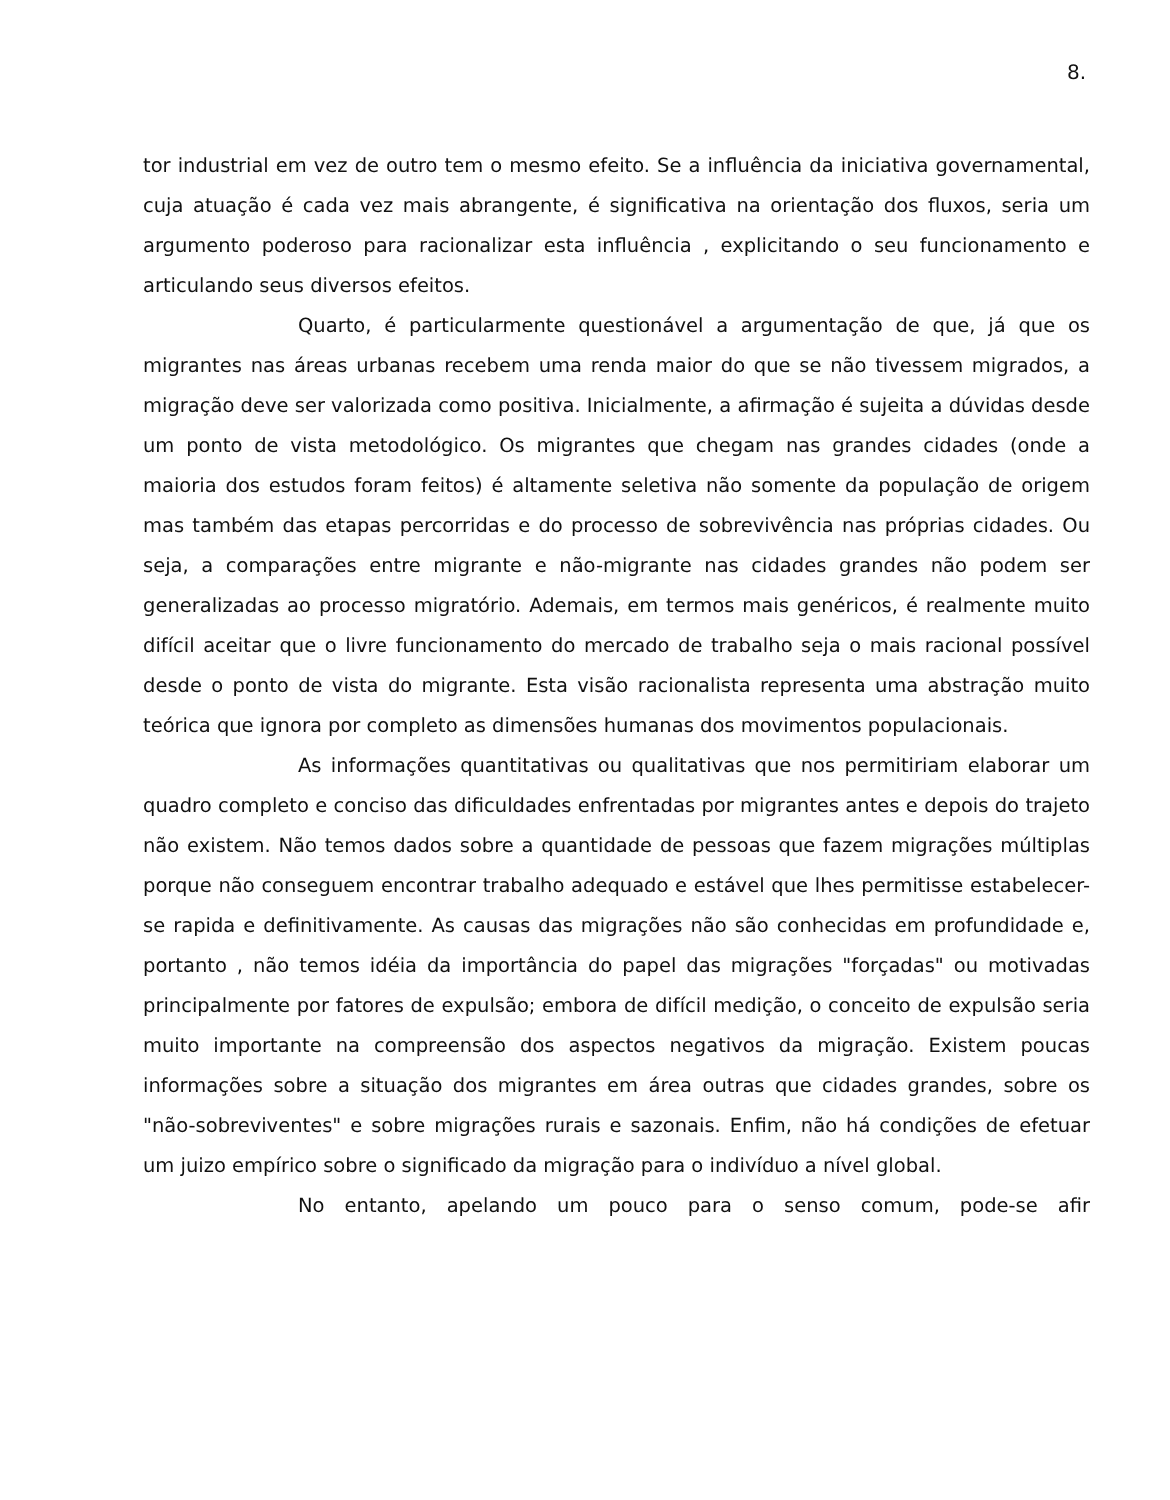8.
tor industrial em vez de outro tem o mesmo efeito. Se a influência da iniciativa governamental, cuja atuação é cada vez mais abrangente, é significativa na orientação dos fluxos, seria um argumento poderoso para racionalizar esta influência , explicitando o seu funcionamento e articulando seus diversos efeitos.
Quarto, é particularmente questionável a argumentação de que, já que os migrantes nas áreas urbanas recebem uma renda maior do que se não tivessem migrados, a migração deve ser valorizada como positiva. Inicialmente, a afirmação é sujeita a dúvidas desde um ponto de vista metodológico. Os migrantes que chegam nas grandes cidades (onde a maioria dos estudos foram feitos) é altamente seletiva não somente da população de origem mas também das etapas percorridas e do processo de sobrevivência nas próprias cidades. Ou seja, a comparações entre migrante e não-migrante nas cidades grandes não podem ser generalizadas ao processo migratório. Ademais, em termos mais genéricos, é realmente muito difícil aceitar que o livre funcionamento do mercado de trabalho seja o mais racional possível desde o ponto de vista do migrante. Esta visão racionalista representa uma abstração muito teórica que ignora por completo as dimensões humanas dos movimentos populacionais.
As informações quantitativas ou qualitativas que nos permitiriam elaborar um quadro completo e conciso das dificuldades enfrentadas por migrantes antes e depois do trajeto não existem. Não temos dados sobre a quantidade de pessoas que fazem migrações múltiplas porque não conseguem encontrar trabalho adequado e estável que lhes permitisse estabelecer-se rapida e definitivamente. As causas das migrações não são conhecidas em profundidade e, portanto , não temos idéia da importância do papel das migrações "forçadas" ou motivadas principalmente por fatores de expulsão; embora de difícil medição, o conceito de expulsão seria muito importante na compreensão dos aspectos negativos da migração. Existem poucas informações sobre a situação dos migrantes em área outras que cidades grandes, sobre os "não-sobreviventes" e sobre migrações rurais e sazonais. Enfim, não há condições de efetuar um juizo empírico sobre o significado da migração para o indivíduo a nível global.
No entanto, apelando um pouco para o senso comum, pode-se afir